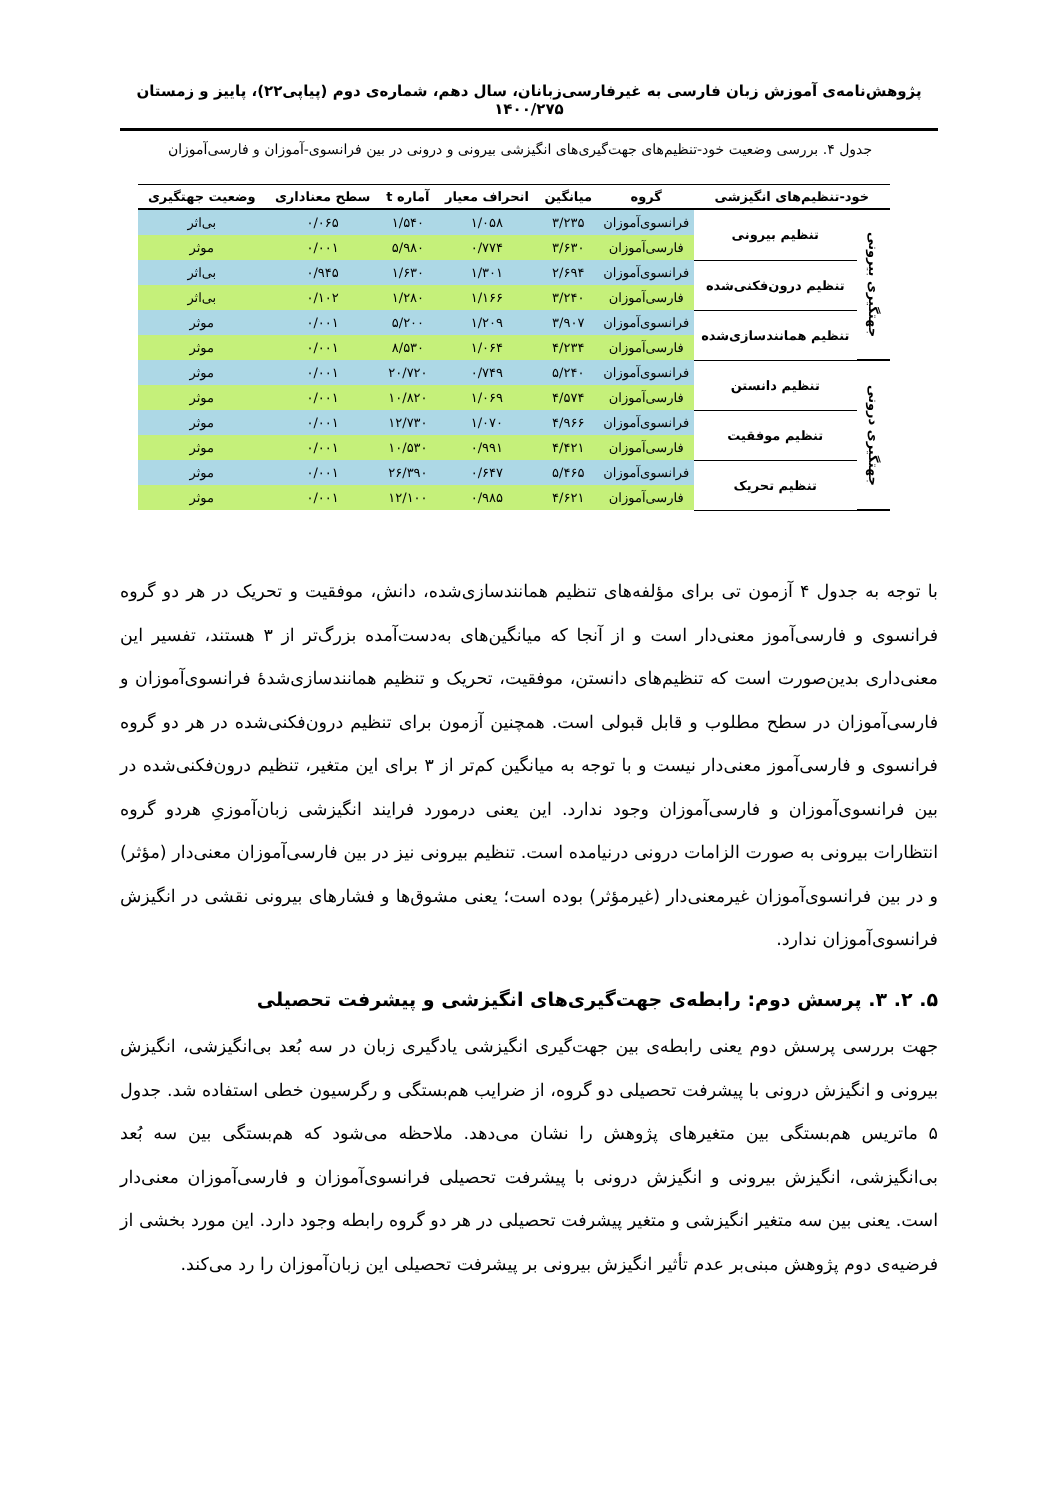پژوهش‌نامه‌ی آموزش زبان فارسی به غیرفارسی‌زبانان، سال دهم، شماره‌ی دوم (پیاپی۲۲)، پاییز و زمستان ۱۴۰۰/۲۷۵
جدول ۴. بررسی وضعیت خود-تنظیم‌های جهت‌گیری‌های انگیزشی بیرونی و درونی در بین فرانسوی-آموزان و فارسی‌آموزان
| خود-تنظیم‌های انگیزشی | | گروه | میانگین | انحراف معیار | آماره t | سطح معناداری | وضعیت جهتگیری |
| --- | --- | --- | --- | --- | --- | --- | --- |
| جهتگیری بیرونی | تنظیم بیرونی | فرانسوی‌آموزان | ۳/۲۳۵ | ۱/۰۵۸ | ۱/۵۴۰ | ۰/۰۶۵ | بی‌اثر |
| | | فارسی‌آموزان | ۳/۶۳۰ | ۰/۷۷۴ | ۵/۹۸۰ | ۰/۰۰۱ | موثر |
| | تنظیم درون‌فکنی‌شده | فرانسوی‌آموزان | ۲/۶۹۴ | ۱/۳۰۱ | ۱/۶۳۰ | ۰/۹۴۵ | بی‌اثر |
| | | فارسی‌آموزان | ۳/۲۴۰ | ۱/۱۶۶ | ۱/۲۸۰ | ۰/۱۰۲ | بی‌اثر |
| | تنظیم همانندسازی‌شده | فرانسوی‌آموزان | ۳/۹۰۷ | ۱/۲۰۹ | ۵/۲۰۰ | ۰/۰۰۱ | موثر |
| | | فارسی‌آموزان | ۴/۲۳۴ | ۱/۰۶۴ | ۸/۵۳۰ | ۰/۰۰۱ | موثر |
| جهتگیری درونی | تنظیم دانستن | فرانسوی‌آموزان | ۵/۲۴۰ | ۰/۷۴۹ | ۲۰/۷۲۰ | ۰/۰۰۱ | موثر |
| | | فارسی‌آموزان | ۴/۵۷۴ | ۱/۰۶۹ | ۱۰/۸۲۰ | ۰/۰۰۱ | موثر |
| | تنظیم موفقیت | فرانسوی‌آموزان | ۴/۹۶۶ | ۱/۰۷۰ | ۱۲/۷۳۰ | ۰/۰۰۱ | موثر |
| | | فارسی‌آموزان | ۴/۴۲۱ | ۰/۹۹۱ | ۱۰/۵۳۰ | ۰/۰۰۱ | موثر |
| | تنظیم تحریک | فرانسوی‌آموزان | ۵/۴۶۵ | ۰/۶۴۷ | ۲۶/۳۹۰ | ۰/۰۰۱ | موثر |
| | | فارسی‌آموزان | ۴/۶۲۱ | ۰/۹۸۵ | ۱۲/۱۰۰ | ۰/۰۰۱ | موثر |
با توجه به جدول ۴ آزمون تی برای مؤلفه‌های تنظیم همانندسازی‌شده، دانش، موفقیت و تحریک در هر دو گروه فرانسوی و فارسی‌آموز معنی‌دار است و از آنجا که میانگین‌های به‌دست‌آمده بزرگ‌تر از ۳ هستند، تفسیر این معنی‌داری بدین‌صورت است که تنظیم‌های دانستن، موفقیت، تحریک و تنظیم همانندسازی‌شدهٔ فرانسوی‌آموزان و فارسی‌آموزان در سطح مطلوب و قابل قبولی است. همچنین آزمون برای تنظیم درون‌فکنی‌شده در هر دو گروه فرانسوی و فارسی‌آموز معنی‌دار نیست و با توجه به میانگین کم‌تر از ۳ برای این متغیر، تنظیم درون‌فکنی‌شده در بین فرانسوی‌آموزان و فارسی‌آموزان وجود ندارد. این یعنی درمورد فرایند انگیزشی زبان‌آموزیِ هردو گروه انتظارات بیرونی به صورت الزامات درونی درنیامده است. تنظیم بیرونی نیز در بین فارسی‌آموزان معنی‌دار (مؤثر) و در بین فرانسوی‌آموزان غیرمعنی‌دار (غیرمؤثر) بوده است؛ یعنی مشوق‌ها و فشارهای بیرونی نقشی در انگیزش فرانسوی‌آموزان ندارد.
۵. ۲. ۳. پرسش دوم: رابطه‌ی جهت‌گیری‌های انگیزشی و پیشرفت تحصیلی
جهت بررسی پرسش دوم یعنی رابطه‌ی بین جهت‌گیری انگیزشی یادگیری زبان در سه بُعد بی‌انگیزشی، انگیزش بیرونی و انگیزش درونی با پیشرفت تحصیلی دو گروه، از ضرایب هم‌بستگی و رگرسیون خطی استفاده شد. جدول ۵ ماتریس هم‌بستگی بین متغیرهای پژوهش را نشان می‌دهد. ملاحظه می‌شود که هم‌بستگی بین سه بُعد بی‌انگیزشی، انگیزش بیرونی و انگیزش درونی با پیشرفت تحصیلی فرانسوی‌آموزان و فارسی‌آموزان معنی‌دار است. یعنی بین سه متغیر انگیزشی و متغیر پیشرفت تحصیلی در هر دو گروه رابطه وجود دارد. این مورد بخشی از فرضیه‌ی دوم پژوهش مبنی‌بر عدم تأثیر انگیزش بیرونی بر پیشرفت تحصیلی این زبان‌آموزان را رد می‌کند.